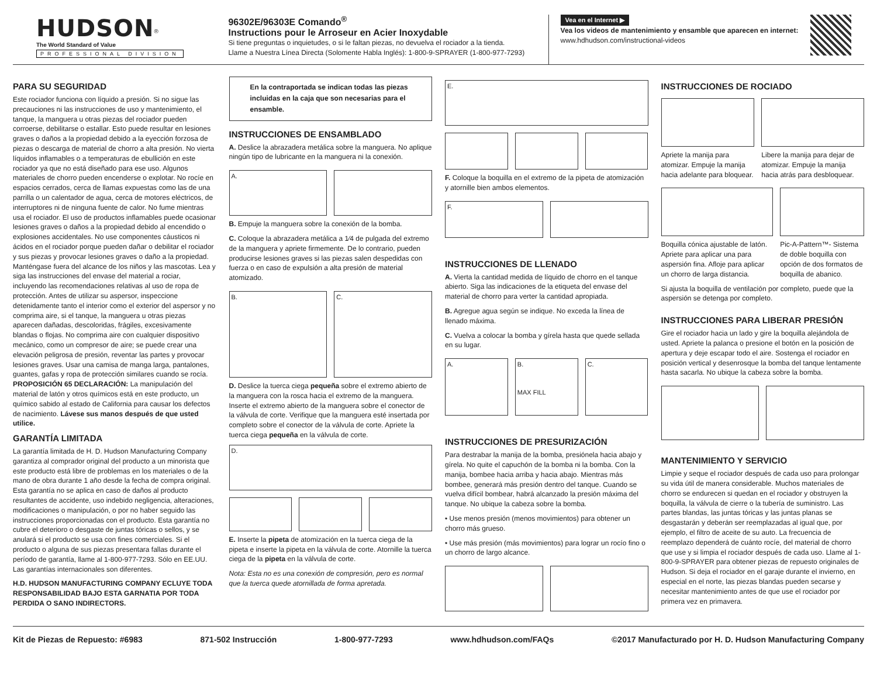HUDSON<sup>®</sup>
The World Standard of Value
PROFESSIONAL DIVISION
96302E/96303E Comando<sup>®</sup>
Instructions pour le Arroseur en Acier Inoxydable
Si tiene preguntas o inquietudes, o si le faltan piezas, no devuelva el rociador a la tienda.
Llame a Nuestra Línea Directa (Solomente Habla Inglés): 1-800-9-SPRAYER (1-800-977-7293)
Vea en el Internet ▶
Vea los videos de mantenimiento y ensamble que aparecen en internet:
www.hdhudson.com/instructional-videos
PARA SU SEGURIDAD
Este rociador funciona con líquido a presión. Si no sigue las precauciones ni las instrucciones de uso y mantenimiento, el tanque, la manguera u otras piezas del rociador pueden corroerse, debilitarse o estallar. Esto puede resultar en lesiones graves o daños a la propiedad debido a la eyección forzosa de piezas o descarga de material de chorro a alta presión. No vierta líquidos inflamables o a temperaturas de ebullición en este rociador ya que no está diseñado para ese uso. Algunos materiales de chorro pueden encenderse o explotar. No rocíe en espacios cerrados, cerca de llamas expuestas como las de una parrilla o un calentador de agua, cerca de motores eléctricos, de interruptores ni de ninguna fuente de calor. No fume mientras usa el rociador. El uso de productos inflamables puede ocasionar lesiones graves o daños a la propiedad debido al encendido o explosiones accidentales. No use componentes cáusticos ni ácidos en el rociador porque pueden dañar o debilitar el rociador y sus piezas y provocar lesiones graves o daño a la propiedad. Manténgase fuera del alcance de los niños y las mascotas. Lea y siga las instrucciones del envase del material a rociar, incluyendo las recomendaciones relativas al uso de ropa de protección. Antes de utilizar su aspersor, inspeccione detenidamente tanto el interior como el exterior del aspersor y no comprima aire, si el tanque, la manguera u otras piezas aparecen dañadas, descoloridas, frágiles, excesivamente blandas o flojas. No comprima aire con cualquier dispositivo mecánico, como un compresor de aire; se puede crear una elevación peligrosa de presión, reventar las partes y provocar lesiones graves. Usar una camisa de manga larga, pantalones, guantes, gafas y ropa de protección similares cuando se rocía. PROPOSICIÓN 65 DECLARACIÓN: La manipulación del material de latón y otros químicos está en este producto, un químico sabido al estado de California para causar los defectos de nacimiento. Lávese sus manos después de que usted utilice.
GARANTÍA LIMITADA
La garantía limitada de H. D. Hudson Manufacturing Company garantiza al comprador original del producto a un minorista que este producto está libre de problemas en los materiales o de la mano de obra durante 1 año desde la fecha de compra original. Esta garantía no se aplica en caso de daños al producto resultantes de accidente, uso indebido negligencia, alteraciones, modificaciones o manipulación, o por no haber seguido las instrucciones proporcionadas con el producto. Esta garantía no cubre el deterioro o desgaste de juntas tóricas o sellos, y se anulará si el producto se usa con fines comerciales. Si el producto o alguna de sus piezas presentara fallas durante el período de garantía, llame al 1-800-977-7293. Sólo en EE.UU. Las garantías internacionales son diferentes.
H.D. HUDSON MANUFACTURING COMPANY ECLUYE TODA RESPONSABILIDAD BAJO ESTA GARNATIA POR TODA PERDIDA O SANO INDIRECTORS.
En la contraportada se indican todas las piezas incluidas en la caja que son necesarias para el ensamble.
INSTRUCCIONES DE ENSAMBLADO
A. Deslice la abrazadera metálica sobre la manguera. No aplique ningún tipo de lubricante en la manguera ni la conexión.
A.
B. Empuje la manguera sobre la conexión de la bomba.
C. Coloque la abrazadera metálica a 1⁄4 de pulgada del extremo de la manguera y apriete firmemente. De lo contrario, pueden producirse lesiones graves si las piezas salen despedidas con fuerza o en caso de expulsión a alta presión de material atomizado.
B. C.
D. Deslice la tuerca ciega pequeña sobre el extremo abierto de la manguera con la rosca hacia el extremo de la manguera. Inserte el extremo abierto de la manguera sobre el conector de la válvula de corte. Verifique que la manguera esté insertada por completo sobre el conector de la válvula de corte. Apriete la tuerca ciega pequeña en la válvula de corte.
D.
E. Inserte la pipeta de atomización en la tuerca ciega de la pipeta e inserte la pipeta en la válvula de corte. Atornille la tuerca ciega de la pipeta en la válvula de corte.
Nota: Esta no es una conexión de compresión, pero es normal que la tuerca quede atornillada de forma apretada.
E.
F. Coloque la boquilla en el extremo de la pipeta de atomización y atornille bien ambos elementos.
F.
INSTRUCCIONES DE LLENADO
A. Vierta la cantidad medida de líquido de chorro en el tanque abierto. Siga las indicaciones de la etiqueta del envase del material de chorro para verter la cantidad apropiada.
B. Agregue agua según se indique. No exceda la línea de llenado máxima.
C. Vuelva a colocar la bomba y gírela hasta que quede sellada en su lugar.
A. B.
MAX FILL
C.
INSTRUCCIONES DE PRESURIZACIÓN
Para destrabar la manija de la bomba, presiónela hacia abajo y gírela. No quite el capuchón de la bomba ni la bomba. Con la manija, bombee hacia arriba y hacia abajo. Mientras más bombee, generará más presión dentro del tanque. Cuando se vuelva difícil bombear, habrá alcanzado la presión máxima del tanque. No ubique la cabeza sobre la bomba.
• Use menos presión (menos movimientos) para obtener un chorro más grueso.
• Use más presión (más movimientos) para lograr un rocío fino o un chorro de largo alcance.
INSTRUCCIONES DE ROCIADO
Apriete la manija para atomizar. Empuje la manija hacia adelante para bloquear.
Libere la manija para dejar de atomizar. Empuje la manija hacia atrás para desbloquear.
Boquilla cónica ajustable de latón. Apriete para aplicar una para aspersión fina. Afloje para aplicar un chorro de larga distancia.
Pic-A-Pattern™- Sistema de doble boquilla con opción de dos formatos de boquilla de abanico.
Si ajusta la boquilla de ventilación por completo, puede que la aspersión se detenga por completo.
INSTRUCCIONES PARA LIBERAR PRESIÓN
Gire el rociador hacia un lado y gire la boquilla alejándola de usted. Apriete la palanca o presione el botón en la posición de apertura y deje escapar todo el aire. Sostenga el rociador en posición vertical y desenrosque la bomba del tanque lentamente hasta sacarla. No ubique la cabeza sobre la bomba.
MANTENIMIENTO Y SERVICIO
Limpie y seque el rociador después de cada uso para prolongar su vida útil de manera considerable. Muchos materiales de chorro se endurecen si quedan en el rociador y obstruyen la boquilla, la válvula de cierre o la tubería de suministro. Las partes blandas, las juntas tóricas y las juntas planas se desgastarán y deberán ser reemplazadas al igual que, por ejemplo, el filtro de aceite de su auto. La frecuencia de reemplazo dependerá de cuánto rocíe, del material de chorro que use y si limpia el rociador después de cada uso. Llame al 1-800-9-SPRAYER para obtener piezas de repuesto originales de Hudson. Si deja el rociador en el garaje durante el invierno, en especial en el norte, las piezas blandas pueden secarse y necesitar mantenimiento antes de que use el rociador por primera vez en primavera.
Kit de Piezas de Repuesto: #6983 871-502 Instrucción 1-800-977-7293 www.hdhudson.com/FAQs ©2017 Manufacturado por H. D. Hudson Manufacturing Company